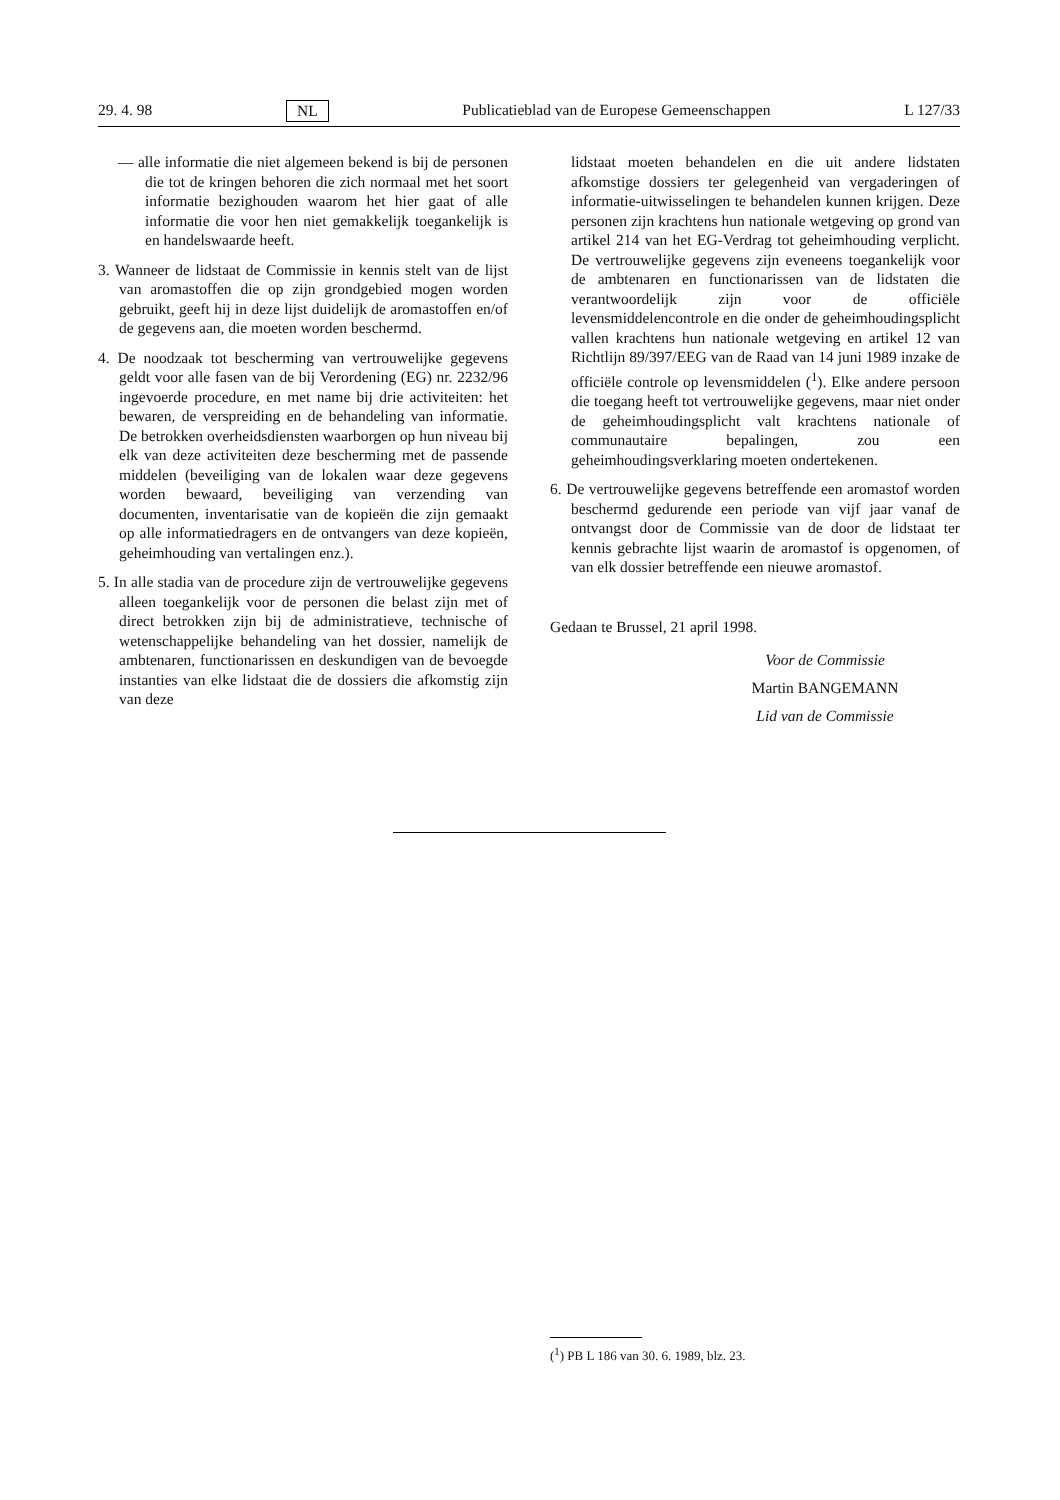29. 4. 98 NL Publicatieblad van de Europese Gemeenschappen L 127/33
— alle informatie die niet algemeen bekend is bij de personen die tot de kringen behoren die zich normaal met het soort informatie bezighouden waarom het hier gaat of alle informatie die voor hen niet gemakkelijk toegankelijk is en handelswaarde heeft.
3. Wanneer de lidstaat de Commissie in kennis stelt van de lijst van aromastoffen die op zijn grondgebied mogen worden gebruikt, geeft hij in deze lijst duidelijk de aromastoffen en/of de gegevens aan, die moeten worden beschermd.
4. De noodzaak tot bescherming van vertrouwelijke gegevens geldt voor alle fasen van de bij Verordening (EG) nr. 2232/96 ingevoerde procedure, en met name bij drie activiteiten: het bewaren, de verspreiding en de behandeling van informatie. De betrokken overheidsdiensten waarborgen op hun niveau bij elk van deze activiteiten deze bescherming met de passende middelen (beveiliging van de lokalen waar deze gegevens worden bewaard, beveiliging van verzending van documenten, inventarisatie van de kopieën die zijn gemaakt op alle informatiedragers en de ontvangers van deze kopieën, geheimhouding van vertalingen enz.).
5. In alle stadia van de procedure zijn de vertrouwelijke gegevens alleen toegankelijk voor de personen die belast zijn met of direct betrokken zijn bij de administratieve, technische of wetenschappelijke behandeling van het dossier, namelijk de ambtenaren, functionarissen en deskundigen van de bevoegde instanties van elke lidstaat die de dossiers die afkomstig zijn van deze
lidstaat moeten behandelen en die uit andere lidstaten afkomstige dossiers ter gelegenheid van vergaderingen of informatie-uitwisselingen te behandelen kunnen krijgen. Deze personen zijn krachtens hun nationale wetgeving op grond van artikel 214 van het EG-Verdrag tot geheimhouding verplicht. De vertrouwelijke gegevens zijn eveneens toegankelijk voor de ambtenaren en functionarissen van de lidstaten die verantwoordelijk zijn voor de officiële levensmiddelencontrole en die onder de geheimhoudingsplicht vallen krachtens hun nationale wetgeving en artikel 12 van Richtlijn 89/397/EEG van de Raad van 14 juni 1989 inzake de officiële controle op levensmiddelen (<sup>1</sup>). Elke andere persoon die toegang heeft tot vertrouwelijke gegevens, maar niet onder de geheimhoudingsplicht valt krachtens nationale of communautaire bepalingen, zou een geheimhoudingsverklaring moeten ondertekenen.
6. De vertrouwelijke gegevens betreffende een aromastof worden beschermd gedurende een periode van vijf jaar vanaf de ontvangst door de Commissie van de door de lidstaat ter kennis gebrachte lijst waarin de aromastof is opgenomen, of van elk dossier betreffende een nieuwe aromastof.
Gedaan te Brussel, 21 april 1998.
Voor de Commissie
Martin BANGEMANN
Lid van de Commissie
(<sup>1</sup>) PB L 186 van 30. 6. 1989, blz. 23.